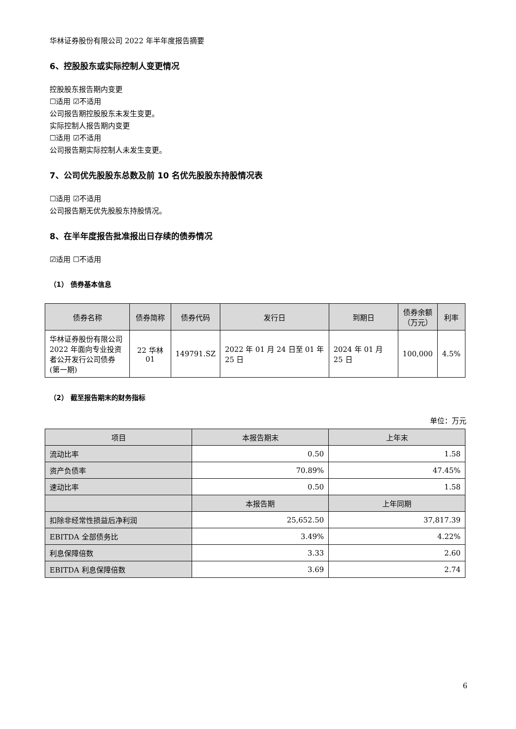华林证券股份有限公司 2022 年半年度报告摘要
6、控股股东或实际控制人变更情况
控股股东报告期内变更
☐适用 ☑不适用
公司报告期控股股东未发生变更。
实际控制人报告期内变更
☐适用 ☑不适用
公司报告期实际控制人未发生变更。
7、公司优先股股东总数及前 10 名优先股股东持股情况表
☐适用 ☑不适用
公司报告期无优先股股东持股情况。
8、在半年度报告批准报出日存续的债券情况
☑适用 ☐不适用
（1） 债券基本信息
| 债券名称 | 债券简称 | 债券代码 | 发行日 | 到期日 | 债券余额 （万元） | 利率 |
| --- | --- | --- | --- | --- | --- | --- |
| 华林证券股份有限公司 2022 年面向专业投资者公开发行公司债券(第一期) | 22 华林 01 | 149791.SZ | 2022 年 01 月 24 日至 01 年 25 日 | 2024 年 01 月 25 日 | 100,000 | 4.5% |
（2） 截至报告期末的财务指标
单位：万元
| 项目 | 本报告期末 | 上年末 |
| --- | --- | --- |
| 流动比率 | 0.50 | 1.58 |
| 资产负债率 | 70.89% | 47.45% |
| 速动比率 | 0.50 | 1.58 |
| | 本报告期 | 上年同期 |
| 扣除非经常性损益后净利润 | 25,652.50 | 37,817.39 |
| EBITDA 全部债务比 | 3.49% | 4.22% |
| 利息保障倍数 | 3.33 | 2.60 |
| EBITDA 利息保障倍数 | 3.69 | 2.74 |
6